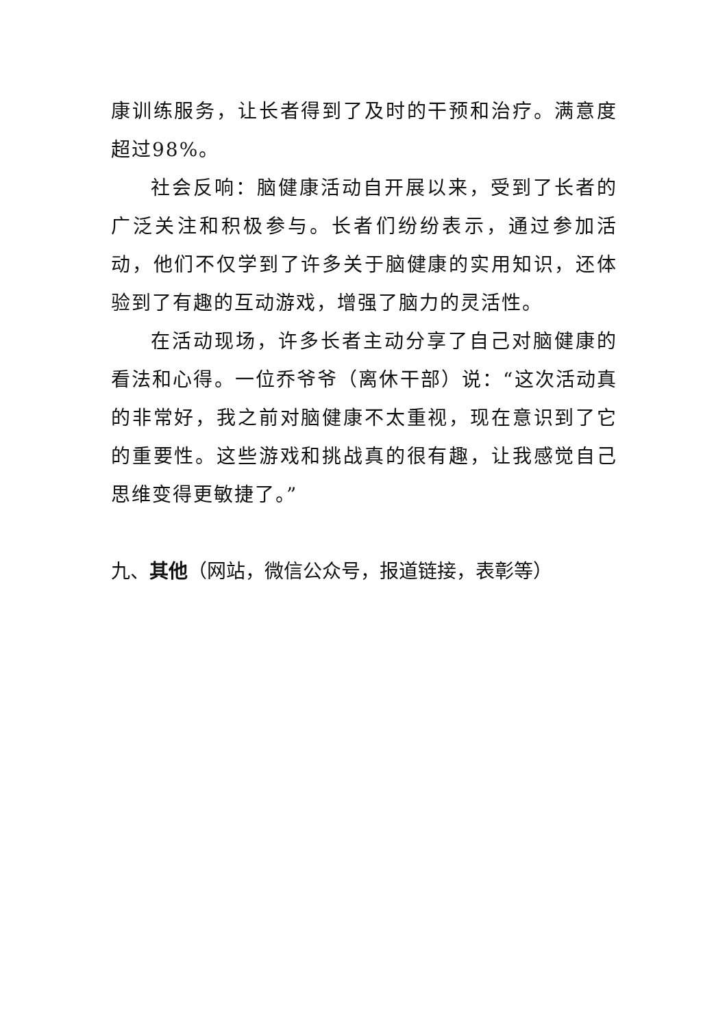康训练服务，让长者得到了及时的干预和治疗。满意度超过98%。
社会反响：脑健康活动自开展以来，受到了长者的广泛关注和积极参与。长者们纷纷表示，通过参加活动，他们不仅学到了许多关于脑健康的实用知识，还体验到了有趣的互动游戏，增强了脑力的灵活性。
在活动现场，许多长者主动分享了自己对脑健康的看法和心得。一位乔爷爷（离休干部）说：“这次活动真的非常好，我之前对脑健康不太重视，现在意识到了它的重要性。这些游戏和挑战真的很有趣，让我感觉自己思维变得更敏捷了。”
九、其他（网站，微信公众号，报道链接，表彰等）